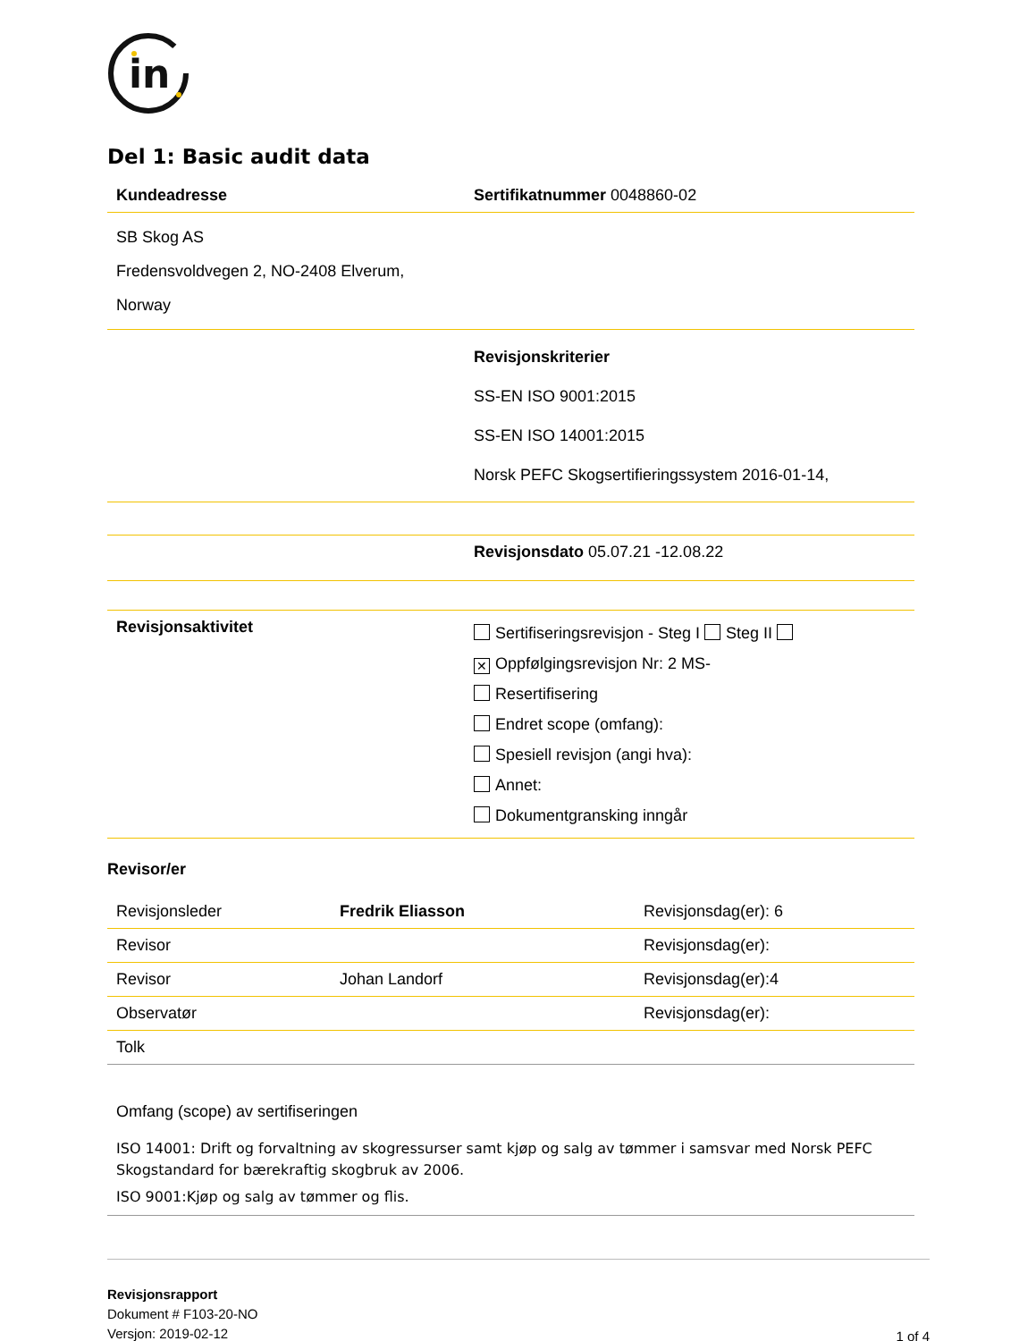in
Del 1: Basic audit data
| Kundeadresse | Sertifikatnummer 0048860-02 |
| SB Skog AS Fredensvoldvegen 2, NO-2408 Elverum, Norway | |
| | Revisjonskriterier SS-EN ISO 9001:2015 SS-EN ISO 14001:2015 Norsk PEFC Skogsertifieringssystem 2016-01-14, |
| | Revisjonsdato 05.07.21 -12.08.22 |
| Revisjonsaktivitet | Sertifiseringsrevisjon - Steg I Steg II ✕ Oppfølgingsrevisjon Nr: 2 MS- Resertifisering Endret scope (omfang): Spesiell revisjon (angi hva): Annet: Dokumentgransking inngår |
Revisor/er
| Revisjonsleder | Fredrik Eliasson | Revisjonsdag(er): 6 |
| Revisor | | Revisjonsdag(er): |
| Revisor | Johan Landorf | Revisjonsdag(er):4 |
| Observatør | | Revisjonsdag(er): |
| Tolk | | |
Omfang (scope) av sertifiseringen
ISO 14001: Drift og forvaltning av skogressurser samt kjøp og salg av tømmer i samsvar med Norsk PEFC Skogstandard for bærekraftig skogbruk av 2006.
ISO 9001:Kjøp og salg av tømmer og flis.
Revisjonsrapport
Dokument # F103-20-NO
Versjon: 2019-02-12
1 of 4